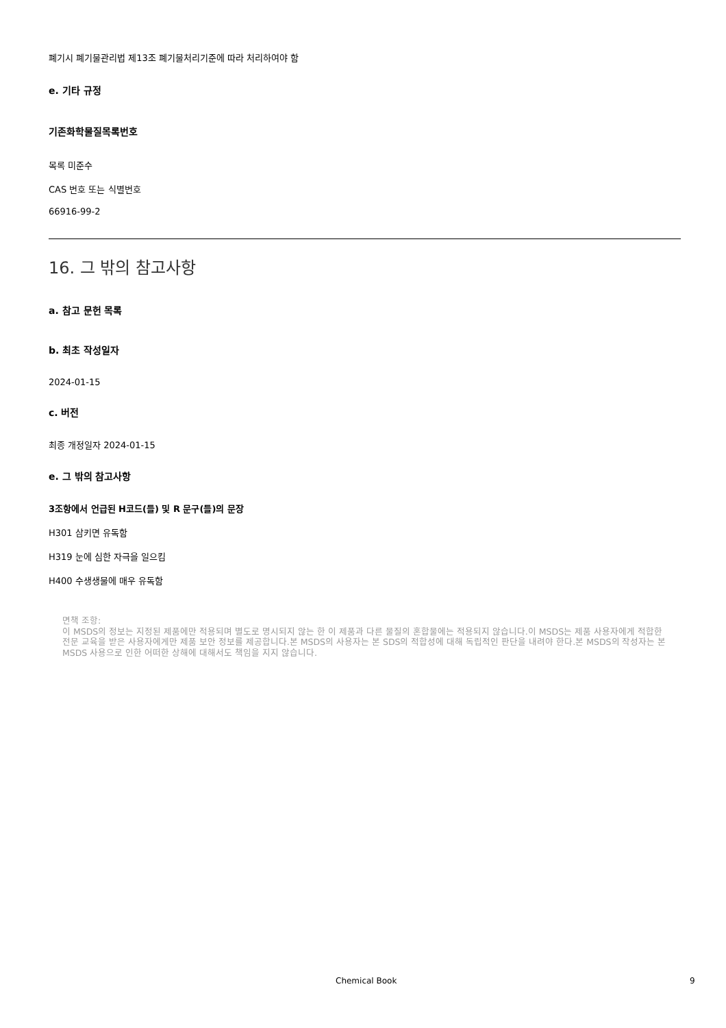폐기시 폐기물관리법 제13조 폐기물처리기준에 따라 처리하여야 함
e. 기타 규정
기존화학물질목록번호
목록 미준수
CAS 번호 또는 식별번호
66916-99-2
16. 그 밖의 참고사항
a. 참고 문헌 목록
b. 최초 작성일자
2024-01-15
c. 버전
최종 개정일자 2024-01-15
e. 그 밖의 참고사항
3조항에서 언급된 H코드(들) 및 R 문구(들)의 문장
H301 삼키면 유독함
H319 눈에 심한 자극을 일으킴
H400 수생생물에 매우 유독함
면책 조항:
이 MSDS의 정보는 지정된 제품에만 적용되며 별도로 명시되지 않는 한 이 제품과 다른 물질의 혼합물에는 적용되지 않습니다.이 MSDS는 제품 사용자에게 적합한 전문 교육을 받은 사용자에게만 제품 보안 정보를 제공합니다.본 MSDS의 사용자는 본 SDS의 적합성에 대해 독립적인 판단을 내려야 한다.본 MSDS의 작성자는 본 MSDS 사용으로 인한 어떠한 상해에 대해서도 책임을 지지 않습니다.
Chemical Book 9